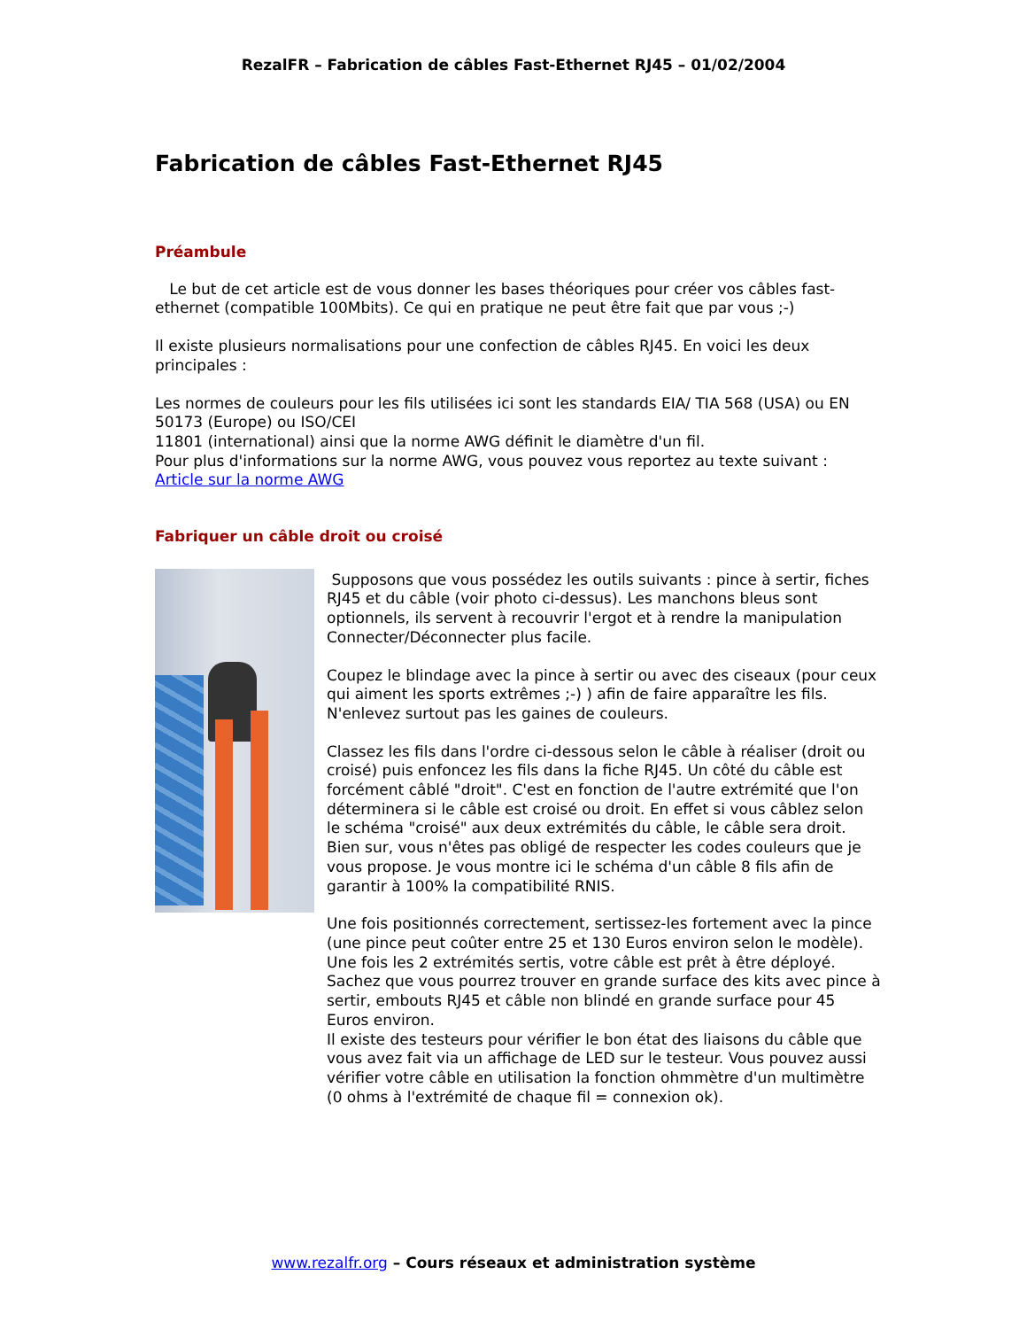RezalFR – Fabrication de câbles Fast-Ethernet RJ45 – 01/02/2004
Fabrication de câbles Fast-Ethernet RJ45
Préambule
Le but de cet article est de vous donner les bases théoriques pour créer vos câbles fast-ethernet (compatible 100Mbits). Ce qui en pratique ne peut être fait que par vous ;-)
Il existe plusieurs normalisations pour une confection de câbles RJ45. En voici les deux principales :
Les normes de couleurs pour les fils utilisées ici sont les standards EIA/ TIA 568 (USA) ou EN 50173 (Europe) ou ISO/CEI
11801 (international) ainsi que la norme AWG définit le diamètre d'un fil.
Pour plus d'informations sur la norme AWG, vous pouvez vous reportez au texte suivant :
Article sur la norme AWG
Fabriquer un câble droit ou croisé
Supposons que vous possédez les outils suivants : pince à sertir, fiches RJ45 et du câble (voir photo ci-dessus). Les manchons bleus sont optionnels, ils servent à recouvrir l'ergot et à rendre la manipulation Connecter/Déconnecter plus facile.
Coupez le blindage avec la pince à sertir ou avec des ciseaux (pour ceux qui aiment les sports extrêmes ;-) ) afin de faire apparaître les fils. N'enlevez surtout pas les gaines de couleurs.
Classez les fils dans l'ordre ci-dessous selon le câble à réaliser (droit ou croisé) puis enfoncez les fils dans la fiche RJ45. Un côté du câble est forcément câblé "droit". C'est en fonction de l'autre extrémité que l'on déterminera si le câble est croisé ou droit. En effet si vous câblez selon le schéma "croisé" aux deux extrémités du câble, le câble sera droit. Bien sur, vous n'êtes pas obligé de respecter les codes couleurs que je vous propose. Je vous montre ici le schéma d'un câble 8 fils afin de garantir à 100% la compatibilité RNIS.
Une fois positionnés correctement, sertissez-les fortement avec la pince (une pince peut coûter entre 25 et 130 Euros environ selon le modèle). Une fois les 2 extrémités sertis, votre câble est prêt à être déployé. Sachez que vous pourrez trouver en grande surface des kits avec pince à sertir, embouts RJ45 et câble non blindé en grande surface pour 45 Euros environ.
Il existe des testeurs pour vérifier le bon état des liaisons du câble que vous avez fait via un affichage de LED sur le testeur. Vous pouvez aussi vérifier votre câble en utilisation la fonction ohmmètre d'un multimètre (0 ohms à l'extrémité de chaque fil = connexion ok).
www.rezalfr.org – Cours réseaux et administration système